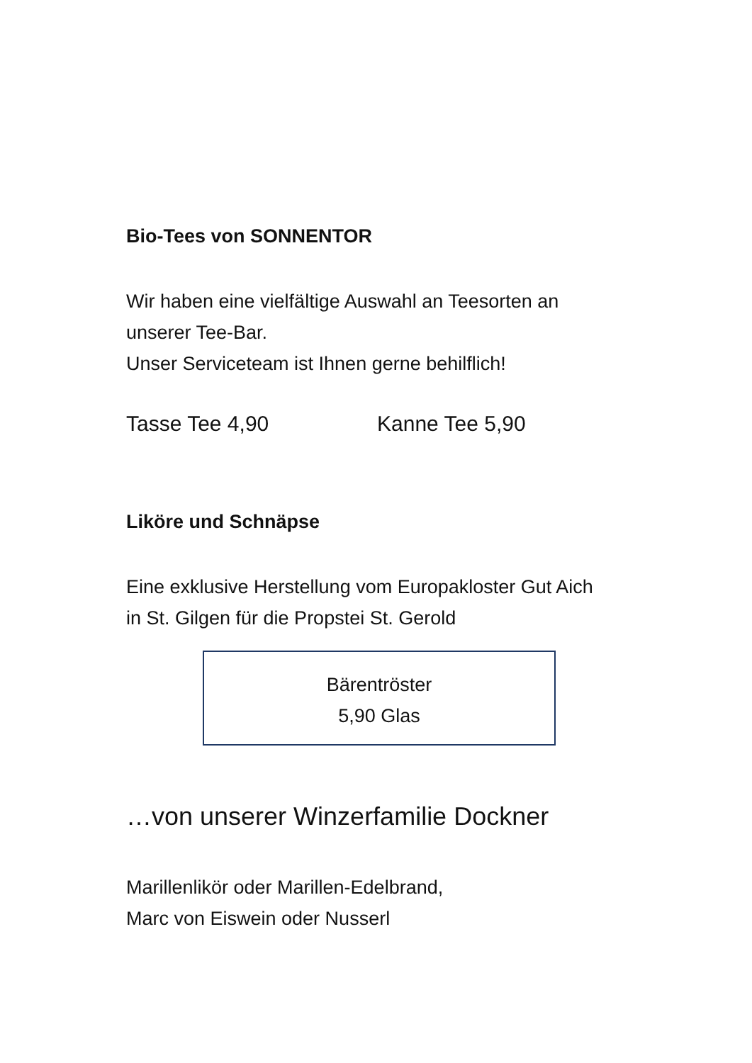Bio-Tees von SONNENTOR
Wir haben eine vielfältige Auswahl an Teesorten an
unserer Tee-Bar.
Unser Serviceteam ist Ihnen gerne behilflich!
Tasse Tee 4,90 Kanne Tee 5,90
Liköre und Schnäpse
Eine exklusive Herstellung vom Europakloster Gut Aich
in St. Gilgen für die Propstei St. Gerold
Bärentröster
5,90 Glas
…von unserer Winzerfamilie Dockner
Marillenlikör oder Marillen-Edelbrand,
Marc von Eiswein oder Nusserl